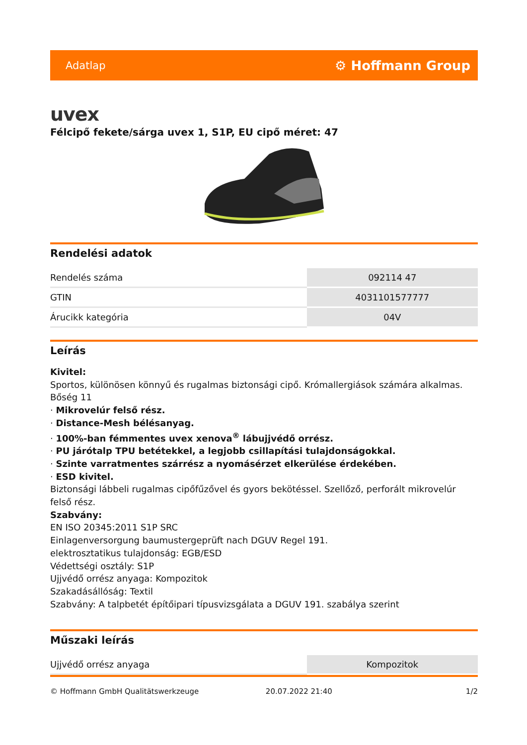Adatlap ⚙ Hoffmann Group
uvex
Félcipő fekete/sárga uvex 1, S1P, EU cipő méret: 47
Rendelési adatok
| Rendelés száma | 092114 47 |
| GTIN | 4031101577777 |
| Árucikk kategória | 04V |
Leírás
Kivitel:
Sportos, különösen könnyű és rugalmas biztonsági cipő. Krómallergiások számára alkalmas.
Bőség 11
· Mikrovelúr felső rész.
· Distance-Mesh bélésanyag.
· 100%-ban fémmentes uvex xenova<sup>®</sup> lábujjvédő orrész.
· PU járótalp TPU betétekkel, a legjobb csillapítási tulajdonságokkal.
· Szinte varratmentes szárrész a nyomásérzet elkerülése érdekében.
· ESD kivitel.
Biztonsági lábbeli rugalmas cipőfűzővel és gyors bekötéssel. Szellőző, perforált mikrovelúr felső rész.
Szabvány:
EN ISO 20345:2011 S1P SRC
Einlagenversorgung baumustergeprüft nach DGUV Regel 191.
elektrosztatikus tulajdonság: EGB/ESD
Védettségi osztály: S1P
Ujjvédő orrész anyaga: Kompozitok
Szakadásállóság: Textil
Szabvány: A talpbetét építőipari típusvizsgálata a DGUV 191. szabálya szerint
Műszaki leírás
| Ujjvédő orrész anyaga | Kompozitok |
© Hoffmann GmbH Qualitätswerkzeuge 20.07.2022 21:40 1/2